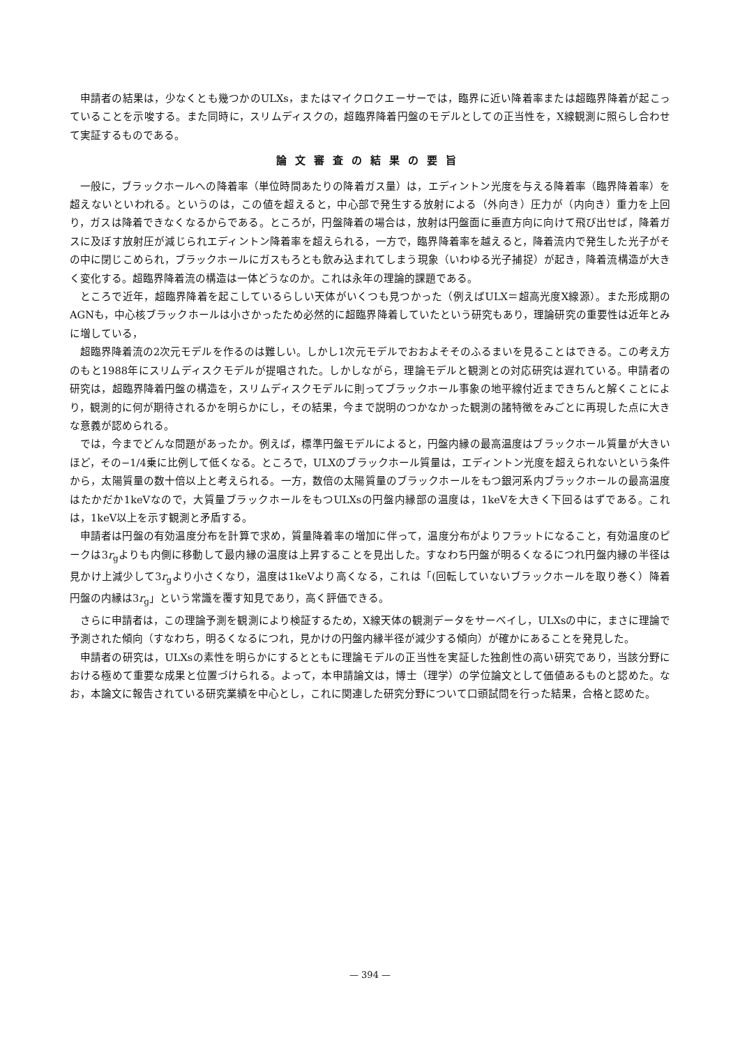申請者の結果は，少なくとも幾つかのULXs，またはマイクロクエーサーでは，臨界に近い降着率または超臨界降着が起こっていることを示唆する。また同時に，スリムディスクの，超臨界降着円盤のモデルとしての正当性を，X線観測に照らし合わせて実証するものである。
論文審査の結果の要旨
一般に，ブラックホールへの降着率（単位時間あたりの降着ガス量）は，エディントン光度を与える降着率（臨界降着率）を超えないといわれる。というのは，この値を超えると，中心部で発生する放射による（外向き）圧力が（内向き）重力を上回り，ガスは降着できなくなるからである。ところが，円盤降着の場合は，放射は円盤面に垂直方向に向けて飛び出せば，降着ガスに及ぼす放射圧が減じられエディントン降着率を超えられる，一方で，臨界降着率を越えると，降着流内で発生した光子がその中に閉じこめられ，ブラックホールにガスもろとも飲み込まれてしまう現象（いわゆる光子捕捉）が起き，降着流構造が大きく変化する。超臨界降着流の構造は一体どうなのか。これは永年の理論的課題である。
ところで近年，超臨界降着を起こしているらしい天体がいくつも見つかった（例えばULX＝超高光度X線源）。また形成期のAGNも，中心核ブラックホールは小さかったため必然的に超臨界降着していたという研究もあり，理論研究の重要性は近年とみに増している，
超臨界降着流の2次元モデルを作るのは難しい。しかし1次元モデルでおおよそそのふるまいを見ることはできる。この考え方のもと1988年にスリムディスクモデルが提唱された。しかしながら，理論モデルと観測との対応研究は遅れている。申請者の研究は，超臨界降着円盤の構造を，スリムディスクモデルに則ってブラックホール事象の地平線付近まできちんと解くことにより，観測的に何が期待されるかを明らかにし，その結果，今まで説明のつかなかった観測の諸特徴をみごとに再現した点に大きな意義が認められる。
では，今までどんな問題があったか。例えば，標準円盤モデルによると，円盤内縁の最高温度はブラックホール質量が大きいほど，その−1/4乗に比例して低くなる。ところで，ULXのブラックホール質量は，エディントン光度を超えられないという条件から，太陽質量の数十倍以上と考えられる。一方，数倍の太陽質量のブラックホールをもつ銀河系内ブラックホールの最高温度はたかだか1keVなので，大質量ブラックホールをもつULXsの円盤内縁部の温度は，1keVを大きく下回るはずである。これは，1keV以上を示す観測と矛盾する。
申請者は円盤の有効温度分布を計算で求め，質量降着率の増加に伴って，温度分布がよりフラットになること，有効温度のピークは3r<sub>g</sub>よりも内側に移動して最内縁の温度は上昇することを見出した。すなわち円盤が明るくなるにつれ円盤内縁の半径は見かけ上減少して3r<sub>g</sub>より小さくなり，温度は1keVより高くなる，これは「(回転していないブラックホールを取り巻く）降着円盤の内縁は3r<sub>g</sub>」という常識を覆す知見であり，高く評価できる。
さらに申請者は，この理論予測を観測により検証するため，X線天体の観測データをサーベイし，ULXsの中に，まさに理論で予測された傾向（すなわち，明るくなるにつれ，見かけの円盤内縁半径が減少する傾向）が確かにあることを発見した。
申請者の研究は，ULXsの素性を明らかにするとともに理論モデルの正当性を実証した独創性の高い研究であり，当該分野における極めて重要な成果と位置づけられる。よって，本申請論文は，博士（理学）の学位論文として価値あるものと認めた。なお，本論文に報告されている研究業績を中心とし，これに関連した研究分野について口頭試問を行った結果，合格と認めた。
— 394 —